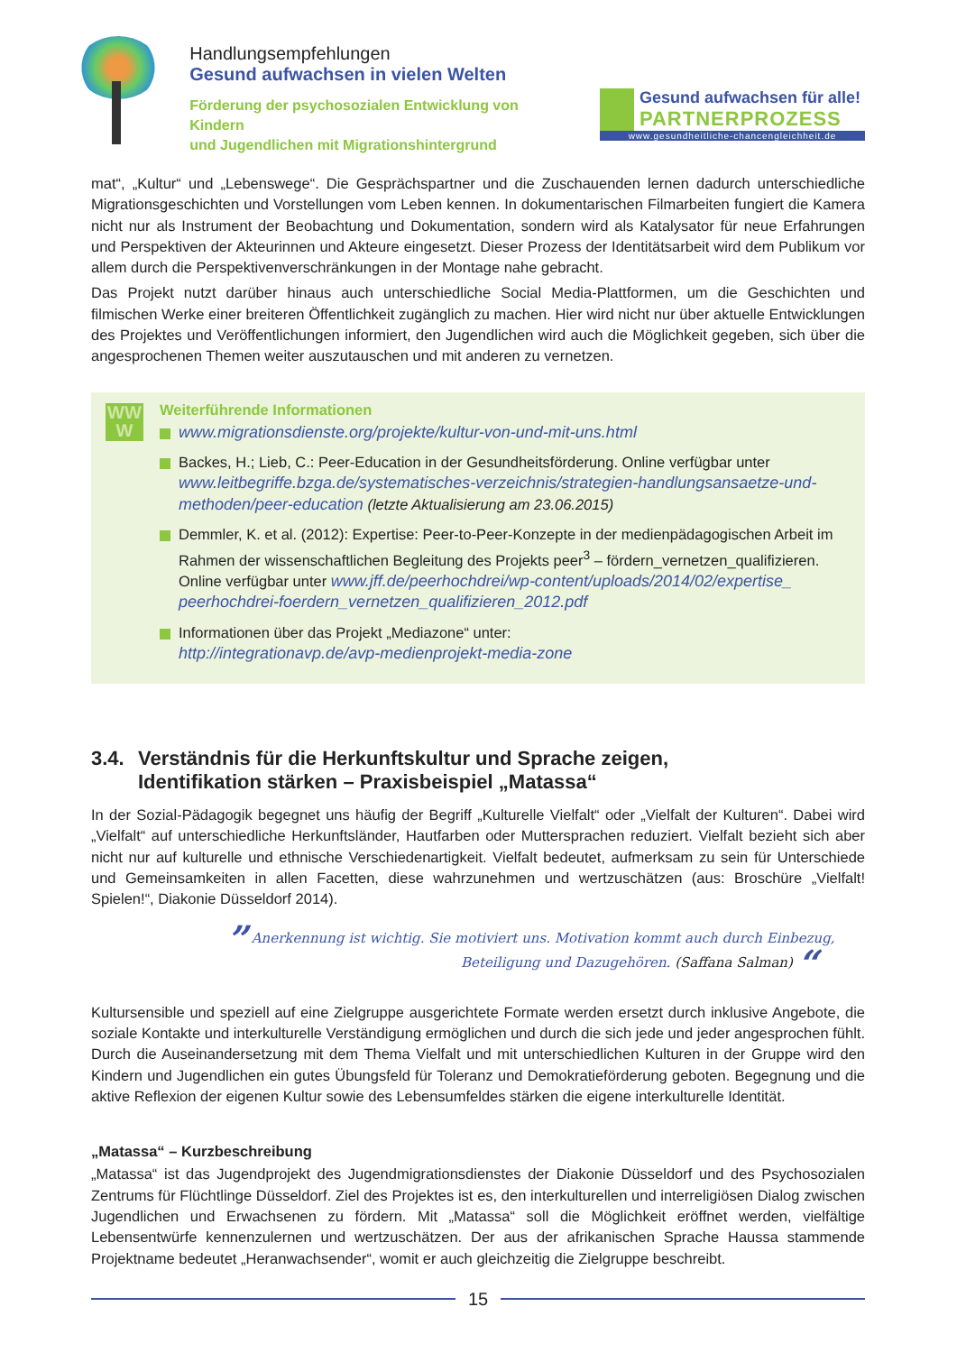Handlungsempfehlungen
Gesund aufwachsen in vielen Welten
Förderung der psychosozialen Entwicklung von Kindern
und Jugendlichen mit Migrationshintergrund
Gesund aufwachsen für alle!
PARTNERPROZESS
www.gesundheitliche-chancengleichheit.de
mat“, „Kultur“ und „Lebenswege“. Die Gesprächspartner und die Zuschauenden lernen dadurch unterschiedliche Migrationsgeschichten und Vorstellungen vom Leben kennen. In dokumentarischen Filmarbeiten fungiert die Kamera nicht nur als Instrument der Beobachtung und Dokumentation, sondern wird als Katalysator für neue Erfahrungen und Perspektiven der Akteurinnen und Akteure eingesetzt. Dieser Prozess der Identitätsarbeit wird dem Publikum vor allem durch die Perspektivenverschränkungen in der Montage nahe gebracht.
Das Projekt nutzt darüber hinaus auch unterschiedliche Social Media-Plattformen, um die Geschichten und filmischen Werke einer breiteren Öffentlichkeit zugänglich zu machen. Hier wird nicht nur über aktuelle Entwicklungen des Projektes und Veröffentlichungen informiert, den Jugendlichen wird auch die Möglichkeit gegeben, sich über die angesprochenen Themen weiter auszutauschen und mit anderen zu vernetzen.
WW
W
Weiterführende Informationen
www.migrationsdienste.org/projekte/kultur-von-und-mit-uns.html
Backes, H.; Lieb, C.: Peer-Education in der Gesundheitsförderung. Online verfügbar unter www.leitbegriffe.bzga.de/systematisches-verzeichnis/strategien-handlungsansaetze-und-methoden/peer-education (letzte Aktualisierung am 23.06.2015)
Demmler, K. et al. (2012): Expertise: Peer-to-Peer-Konzepte in der medienpädagogischen Arbeit im Rahmen der wissenschaftlichen Begleitung des Projekts peer<sup>3</sup> – fördern_vernetzen_qualifizieren. Online verfügbar unter www.jff.de/peerhochdrei/wp-content/uploads/2014/02/expertise_ peerhochdrei-foerdern_vernetzen_qualifizieren_2012.pdf
Informationen über das Projekt „Mediazone“ unter:
http://integrationavp.de/avp-medienprojekt-media-zone
3.4.
Verständnis für die Herkunftskultur und Sprache zeigen,
Identifikation stärken – Praxisbeispiel „Matassa“
In der Sozial-Pädagogik begegnet uns häufig der Begriff „Kulturelle Vielfalt“ oder „Vielfalt der Kulturen“. Dabei wird „Vielfalt“ auf unterschiedliche Herkunftsländer, Hautfarben oder Muttersprachen reduziert. Vielfalt bezieht sich aber nicht nur auf kulturelle und ethnische Verschiedenartigkeit. Vielfalt bedeutet, aufmerksam zu sein für Unterschiede und Gemeinsamkeiten in allen Facetten, diese wahrzunehmen und wertzuschätzen (aus: Broschüre „Vielfalt! Spielen!“, Diakonie Düsseldorf 2014).
” Anerkennung ist wichtig. Sie motiviert uns. Motivation kommt auch durch Einbezug,
Beteiligung und Dazugehören. (Saffana Salman) “
Kultursensible und speziell auf eine Zielgruppe ausgerichtete Formate werden ersetzt durch inklusive Angebote, die soziale Kontakte und interkulturelle Verständigung ermöglichen und durch die sich jede und jeder angesprochen fühlt. Durch die Auseinandersetzung mit dem Thema Vielfalt und mit unterschiedlichen Kulturen in der Gruppe wird den Kindern und Jugendlichen ein gutes Übungsfeld für Toleranz und Demokratieförderung geboten. Begegnung und die aktive Reflexion der eigenen Kultur sowie des Lebensumfeldes stärken die eigene interkulturelle Identität.
„Matassa“ – Kurzbeschreibung
„Matassa“ ist das Jugendprojekt des Jugendmigrationsdienstes der Diakonie Düsseldorf und des Psychosozialen Zentrums für Flüchtlinge Düsseldorf. Ziel des Projektes ist es, den interkulturellen und interreligiösen Dialog zwischen Jugendlichen und Erwachsenen zu fördern. Mit „Matassa“ soll die Möglichkeit eröffnet werden, vielfältige Lebensentwürfe kennenzulernen und wertzuschätzen. Der aus der afrikanischen Sprache Haussa stammende Projektname bedeutet „Heranwachsender“, womit er auch gleichzeitig die Zielgruppe beschreibt.
15